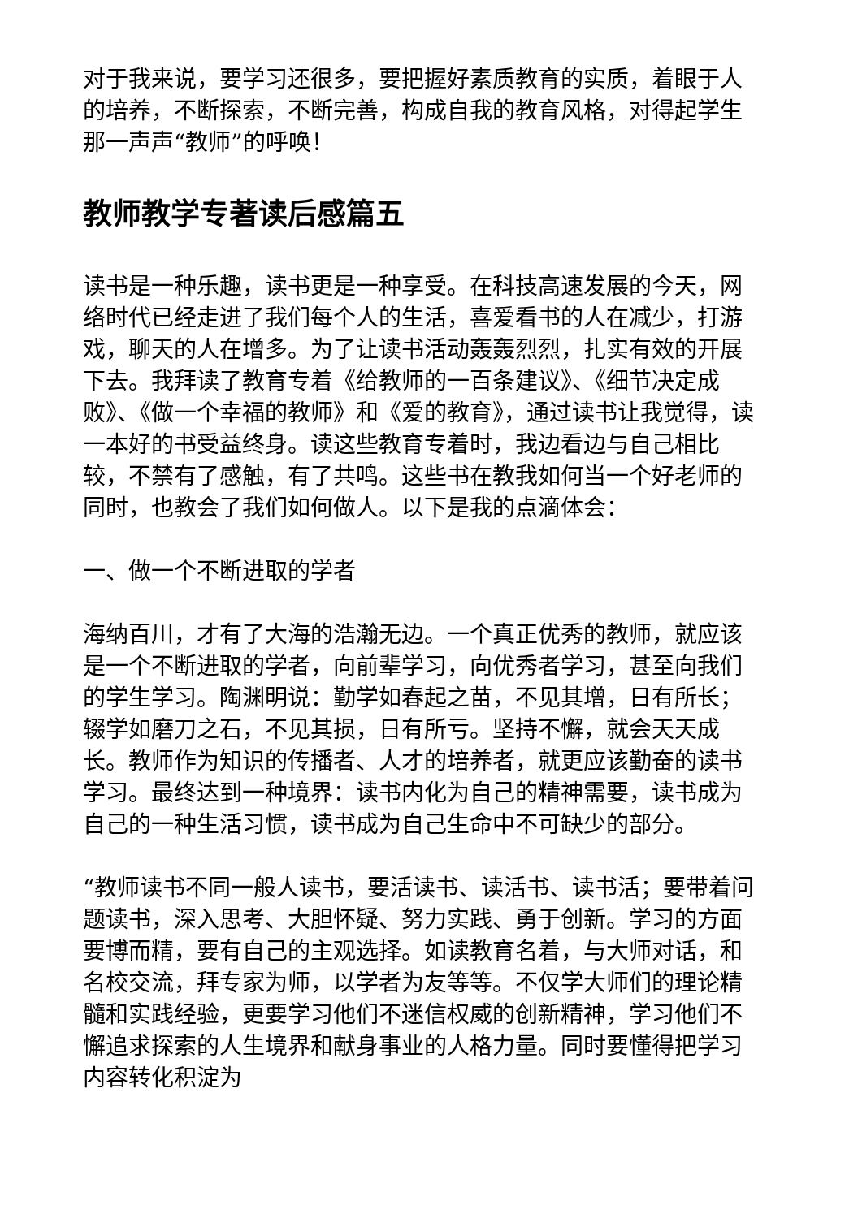对于我来说，要学习还很多，要把握好素质教育的实质，着眼于人的培养，不断探索，不断完善，构成自我的教育风格，对得起学生那一声声“教师”的呼唤！
教师教学专著读后感篇五
读书是一种乐趣，读书更是一种享受。在科技高速发展的今天，网络时代已经走进了我们每个人的生活，喜爱看书的人在减少，打游戏，聊天的人在增多。为了让读书活动轰轰烈烈，扎实有效的开展下去。我拜读了教育专着《给教师的一百条建议》、《细节决定成败》、《做一个幸福的教师》和《爱的教育》，通过读书让我觉得，读一本好的书受益终身。读这些教育专着时，我边看边与自己相比较，不禁有了感触，有了共鸣。这些书在教我如何当一个好老师的同时，也教会了我们如何做人。以下是我的点滴体会：
一、做一个不断进取的学者
海纳百川，才有了大海的浩瀚无边。一个真正优秀的教师，就应该是一个不断进取的学者，向前辈学习，向优秀者学习，甚至向我们的学生学习。陶渊明说：勤学如春起之苗，不见其增，日有所长；辍学如磨刀之石，不见其损，日有所亏。坚持不懈，就会天天成长。教师作为知识的传播者、人才的培养者，就更应该勤奋的读书学习。最终达到一种境界：读书内化为自己的精神需要，读书成为自己的一种生活习惯，读书成为自己生命中不可缺少的部分。
“教师读书不同一般人读书，要活读书、读活书、读书活；要带着问题读书，深入思考、大胆怀疑、努力实践、勇于创新。学习的方面要博而精，要有自己的主观选择。如读教育名着，与大师对话，和名校交流，拜专家为师，以学者为友等等。不仅学大师们的理论精髓和实践经验，更要学习他们不迷信权威的创新精神，学习他们不懈追求探索的人生境界和献身事业的人格力量。同时要懂得把学习内容转化积淀为